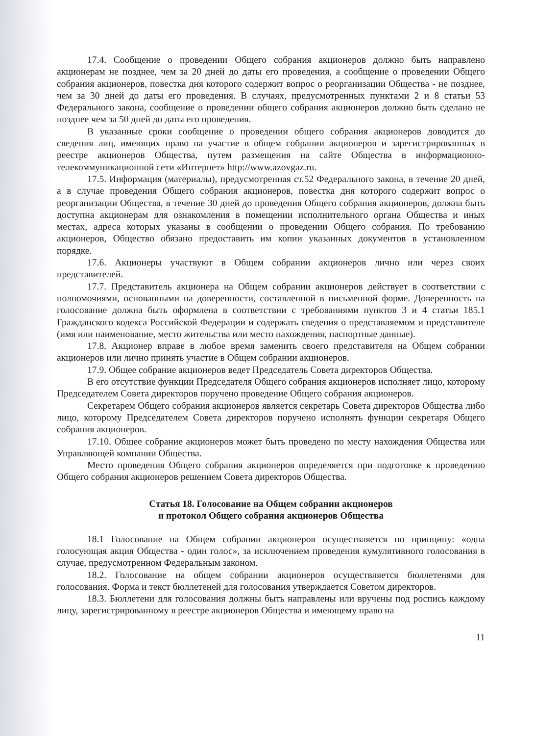17.4. Сообщение о проведении Общего собрания акционеров должно быть направлено акционерам не позднее, чем за 20 дней до даты его проведения, а сообщение о проведении Общего собрания акционеров, повестка дня которого содержит вопрос о реорганизации Общества - не позднее, чем за 30 дней до даты его проведения. В случаях, предусмотренных пунктами 2 и 8 статьи 53 Федерального закона, сообщение о проведении общего собрания акционеров должно быть сделано не позднее чем за 50 дней до даты его проведения.
В указанные сроки сообщение о проведении общего собрания акционеров доводится до сведения лиц, имеющих право на участие в общем собрании акционеров и зарегистрированных в реестре акционеров Общества, путем размещения на сайте Общества в информационно-телекоммуникационной сети «Интернет» http://www.azovgaz.ru.
17.5. Информация (материалы), предусмотренная ст.52 Федерального закона, в течение 20 дней, а в случае проведения Общего собрания акционеров, повестка дня которого содержит вопрос о реорганизации Общества, в течение 30 дней до проведения Общего собрания акционеров, должна быть доступна акционерам для ознакомления в помещении исполнительного органа Общества и иных местах, адреса которых указаны в сообщении о проведении Общего собрания. По требованию акционеров, Общество обязано предоставить им копии указанных документов в установленном порядке.
17.6. Акционеры участвуют в Общем собрании акционеров лично или через своих представителей.
17.7. Представитель акционера на Общем собрании акционеров действует в соответствии с полномочиями, основанными на доверенности, составленной в письменной форме. Доверенность на голосование должна быть оформлена в соответствии с требованиями пунктов 3 и 4 статьи 185.1 Гражданского кодекса Российской Федерации и содержать сведения о представляемом и представителе (имя или наименование, место жительства или место нахождения, паспортные данные).
17.8. Акционер вправе в любое время заменить своего представителя на Общем собрании акционеров или лично принять участие в Общем собрании акционеров.
17.9. Общее собрание акционеров ведет Председатель Совета директоров Общества.
В его отсутствие функции Председателя Общего собрания акционеров исполняет лицо, которому Председателем Совета директоров поручено проведение Общего собрания акционеров.
Секретарем Общего собрания акционеров является секретарь Совета директоров Общества либо лицо, которому Председателем Совета директоров поручено исполнять функции секретаря Общего собрания акционеров.
17.10. Общее собрание акционеров может быть проведено по месту нахождения Общества или Управляющей компании Общества.
Место проведения Общего собрания акционеров определяется при подготовке к проведению Общего собрания акционеров решением Совета директоров Общества.
Статья 18. Голосование на Общем собрании акционеров
и протокол Общего собрания акционеров Общества
18.1 Голосование на Общем собрании акционеров осуществляется по принципу: «одна голосующая акция Общества - один голос», за исключением проведения кумулятивного голосования в случае, предусмотренном Федеральным законом.
18.2. Голосование на общем собрании акционеров осуществляется бюллетенями для голосования. Форма и текст бюллетеней для голосования утверждается Советом директоров.
18.3. Бюллетени для голосования должны быть направлены или вручены под роспись каждому лицу, зарегистрированному в реестре акционеров Общества и имеющему право на
11